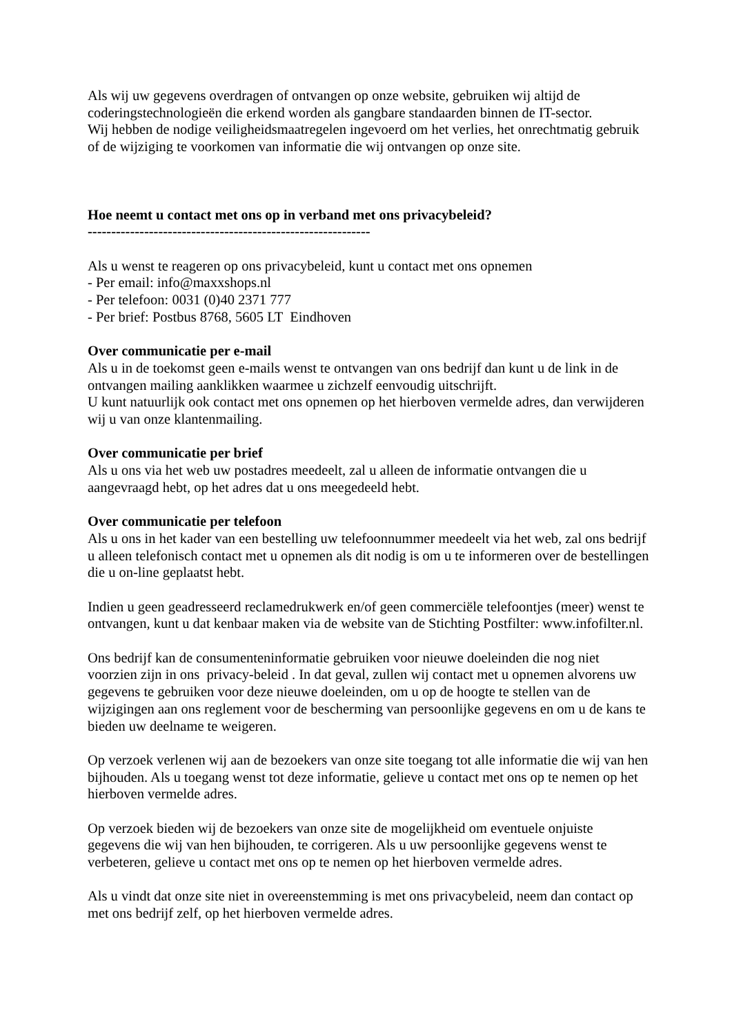Als wij uw gegevens overdragen of ontvangen op onze website, gebruiken wij altijd de coderingstechnologieën die erkend worden als gangbare standaarden binnen de IT-sector.
Wij hebben de nodige veiligheidsmaatregelen ingevoerd om het verlies, het onrechtmatig gebruik of de wijziging te voorkomen van informatie die wij ontvangen op onze site.
Hoe neemt u contact met ons op in verband met ons privacybeleid?
------------------------------------------------------------
Als u wenst te reageren op ons privacybeleid, kunt u contact met ons opnemen
- Per email: info@maxxshops.nl
- Per telefoon: 0031 (0)40 2371 777
- Per brief: Postbus 8768, 5605 LT Eindhoven
Over communicatie per e-mail
Als u in de toekomst geen e-mails wenst te ontvangen van ons bedrijf dan kunt u de link in de ontvangen mailing aanklikken waarmee u zichzelf eenvoudig uitschrijft.
U kunt natuurlijk ook contact met ons opnemen op het hierboven vermelde adres, dan verwijderen wij u van onze klantenmailing.
Over communicatie per brief
Als u ons via het web uw postadres meedeelt, zal u alleen de informatie ontvangen die u aangevraagd hebt, op het adres dat u ons meegedeeld hebt.
Over communicatie per telefoon
Als u ons in het kader van een bestelling uw telefoonnummer meedeelt via het web, zal ons bedrijf u alleen telefonisch contact met u opnemen als dit nodig is om u te informeren over de bestellingen die u on-line geplaatst hebt.
Indien u geen geadresseerd reclamedrukwerk en/of geen commerciële telefoontjes (meer) wenst te ontvangen, kunt u dat kenbaar maken via de website van de Stichting Postfilter: www.infofilter.nl.
Ons bedrijf kan de consumenteninformatie gebruiken voor nieuwe doeleinden die nog niet voorzien zijn in ons privacy-beleid . In dat geval, zullen wij contact met u opnemen alvorens uw gegevens te gebruiken voor deze nieuwe doeleinden, om u op de hoogte te stellen van de wijzigingen aan ons reglement voor de bescherming van persoonlijke gegevens en om u de kans te bieden uw deelname te weigeren.
Op verzoek verlenen wij aan de bezoekers van onze site toegang tot alle informatie die wij van hen bijhouden. Als u toegang wenst tot deze informatie, gelieve u contact met ons op te nemen op het hierboven vermelde adres.
Op verzoek bieden wij de bezoekers van onze site de mogelijkheid om eventuele onjuiste gegevens die wij van hen bijhouden, te corrigeren. Als u uw persoonlijke gegevens wenst te verbeteren, gelieve u contact met ons op te nemen op het hierboven vermelde adres.
Als u vindt dat onze site niet in overeenstemming is met ons privacybeleid, neem dan contact op met ons bedrijf zelf, op het hierboven vermelde adres.